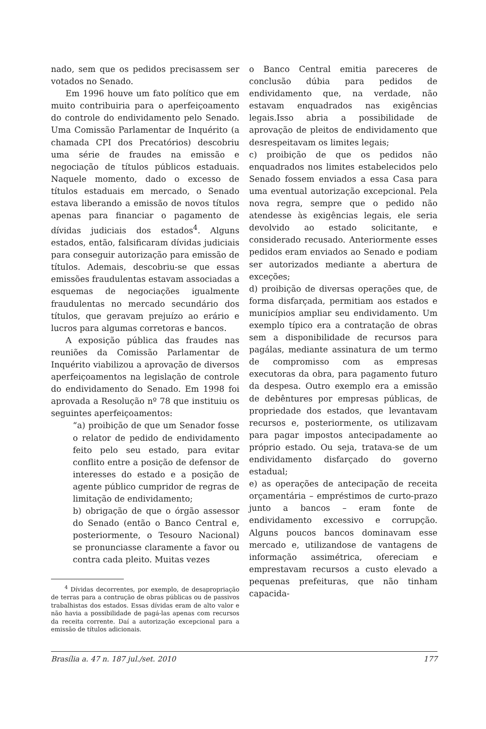nado, sem que os pedidos precisassem ser votados no Senado.
Em 1996 houve um fato político que em muito contribuiria para o aperfeiçoamento do controle do endividamento pelo Senado. Uma Comissão Parlamentar de Inquérito (a chamada CPI dos Precatórios) descobriu uma série de fraudes na emissão e negociação de títulos públicos estaduais. Naquele momento, dado o excesso de títulos estaduais em mercado, o Senado estava liberando a emissão de novos títulos apenas para financiar o pagamento de dívidas judiciais dos estados<sup>4</sup>. Alguns estados, então, falsificaram dívidas judiciais para conseguir autorização para emissão de títulos. Ademais, descobriu-se que essas emissões fraudulentas estavam associadas a esquemas de negociações igualmente fraudulentas no mercado secundário dos títulos, que geravam prejuízo ao erário e lucros para algumas corretoras e bancos.
A exposição pública das fraudes nas reuniões da Comissão Parlamentar de Inquérito viabilizou a aprovação de diversos aperfeiçoamentos na legislação de controle do endividamento do Senado. Em 1998 foi aprovada a Resolução nº 78 que instituiu os seguintes aperfeiçoamentos:
“a) proibição de que um Senador fosse o relator de pedido de endividamento feito pelo seu estado, para evitar conflito entre a posição de defensor de interesses do estado e a posição de agente público cumpridor de regras de limitação de endividamento;
b) obrigação de que o órgão assessor do Senado (então o Banco Central e, posteriormente, o Tesouro Nacional) se pronunciasse claramente a favor ou contra cada pleito. Muitas vezes
<sup>4</sup> Dívidas decorrentes, por exemplo, de desapropriação de terras para a contrução de obras públicas ou de passivos trabalhistas dos estados. Essas dívidas eram de alto valor e não havia a possibilidade de pagá-las apenas com recursos da receita corrente. Daí a autorização excepcional para a emissão de títulos adicionais.
o Banco Central emitia pareceres de conclusão dúbia para pedidos de endividamento que, na verdade, não estavam enquadrados nas exigências legais.Isso abria a possibilidade de aprovação de pleitos de endividamento que desrespeitavam os limites legais;
c) proibição de que os pedidos não enquadrados nos limites estabelecidos pelo Senado fossem enviados a essa Casa para uma eventual autorização excepcional. Pela nova regra, sempre que o pedido não atendesse às exigências legais, ele seria devolvido ao estado solicitante, e considerado recusado. Anteriormente esses pedidos eram enviados ao Senado e podiam ser autorizados mediante a abertura de exceções;
d) proibição de diversas operações que, de forma disfarçada, permitiam aos estados e municípios ampliar seu endividamento. Um exemplo típico era a contratação de obras sem a disponibilidade de recursos para pagálas, mediante assinatura de um termo de compromisso com as empresas executoras da obra, para pagamento futuro da despesa. Outro exemplo era a emissão de debêntures por empresas públicas, de propriedade dos estados, que levantavam recursos e, posteriormente, os utilizavam para pagar impostos antecipadamente ao próprio estado. Ou seja, tratava-se de um endividamento disfarçado do governo estadual;
e) as operações de antecipação de receita orçamentária – empréstimos de curto-prazo junto a bancos – eram fonte de endividamento excessivo e corrupção. Alguns poucos bancos dominavam esse mercado e, utilizandose de vantagens de informação assimétrica, ofereciam e emprestavam recursos a custo elevado a pequenas prefeituras, que não tinham capacida-
Brasília a. 47 n. 187 jul./set. 2010 177